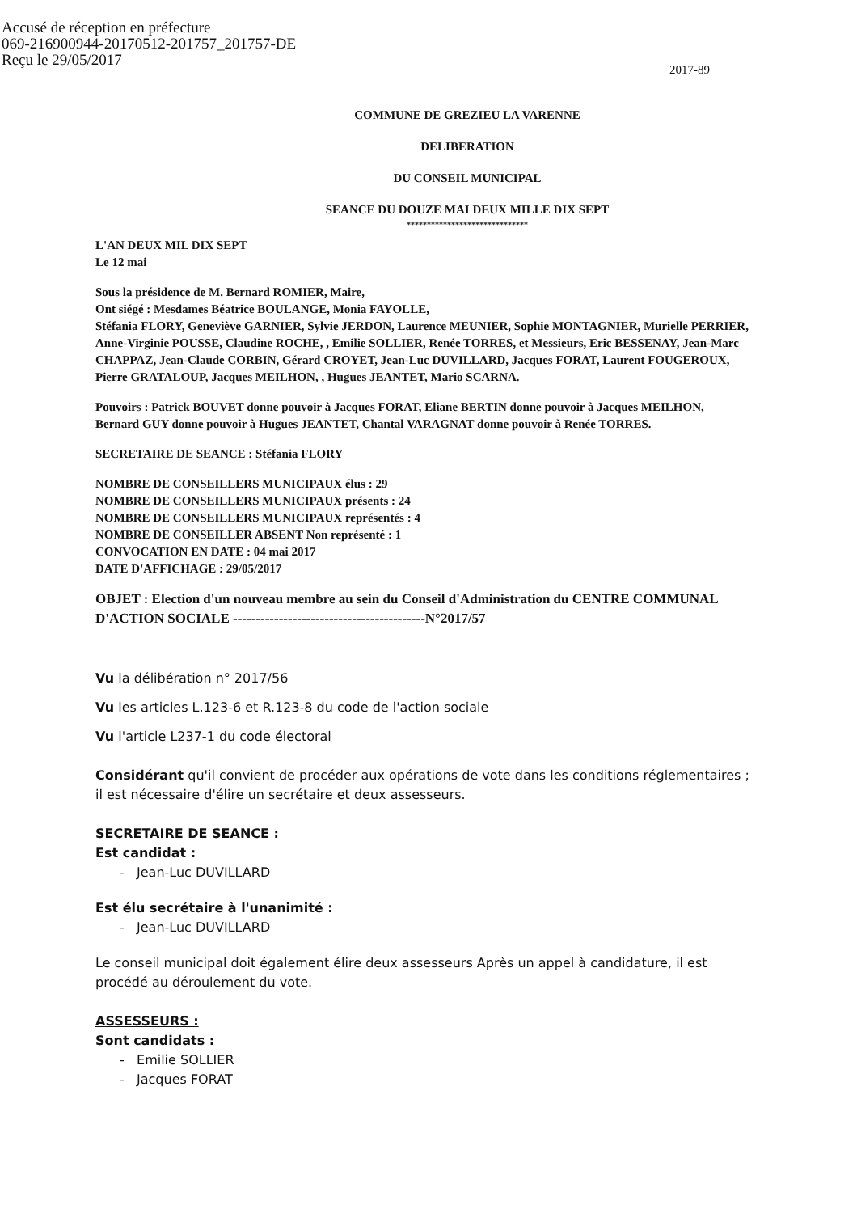Accusé de réception en préfecture
069-216900944-20170512-201757_201757-DE
Reçu le 29/05/2017
2017-89
COMMUNE DE GREZIEU LA VARENNE
DELIBERATION
DU CONSEIL MUNICIPAL
SEANCE DU DOUZE MAI DEUX MILLE DIX SEPT
******************************
L'AN DEUX MIL DIX SEPT
Le 12 mai
Sous la présidence de M. Bernard ROMIER, Maire,
Ont siégé : Mesdames Béatrice BOULANGE, Monia FAYOLLE,
Stéfania FLORY, Geneviève GARNIER, Sylvie JERDON, Laurence MEUNIER, Sophie MONTAGNIER, Murielle PERRIER, Anne-Virginie POUSSE, Claudine ROCHE, , Emilie SOLLIER, Renée TORRES, et Messieurs, Eric BESSENAY, Jean-Marc CHAPPAZ, Jean-Claude CORBIN, Gérard CROYET, Jean-Luc DUVILLARD, Jacques FORAT, Laurent FOUGEROUX, Pierre GRATALOUP, Jacques MEILHON, , Hugues JEANTET, Mario SCARNA.
Pouvoirs : Patrick BOUVET donne pouvoir à Jacques FORAT, Eliane BERTIN donne pouvoir à Jacques MEILHON, Bernard GUY donne pouvoir à Hugues JEANTET, Chantal VARAGNAT donne pouvoir à Renée TORRES.
SECRETAIRE DE SEANCE : Stéfania FLORY
NOMBRE DE CONSEILLERS MUNICIPAUX élus : 29
NOMBRE DE CONSEILLERS MUNICIPAUX présents : 24
NOMBRE DE CONSEILLERS MUNICIPAUX représentés : 4
NOMBRE DE CONSEILLER ABSENT Non représenté : 1
CONVOCATION EN DATE : 04 mai 2017
DATE D'AFFICHAGE : 29/05/2017
OBJET : Election d'un nouveau membre au sein du Conseil d'Administration du CENTRE COMMUNAL D'ACTION SOCIALE ------------------------------------------N°2017/57
Vu la délibération n° 2017/56
Vu les articles L.123-6 et R.123-8 du code de l'action sociale
Vu l'article L237-1 du code électoral
Considérant qu'il convient de procéder aux opérations de vote dans les conditions réglementaires ; il est nécessaire d'élire un secrétaire et deux assesseurs.
SECRETAIRE DE SEANCE :
Est candidat :
- Jean-Luc DUVILLARD
Est élu secrétaire à l'unanimité :
- Jean-Luc DUVILLARD
Le conseil municipal doit également élire deux assesseurs Après un appel à candidature, il est procédé au déroulement du vote.
ASSESSEURS :
Sont candidats :
- Emilie SOLLIER
- Jacques FORAT